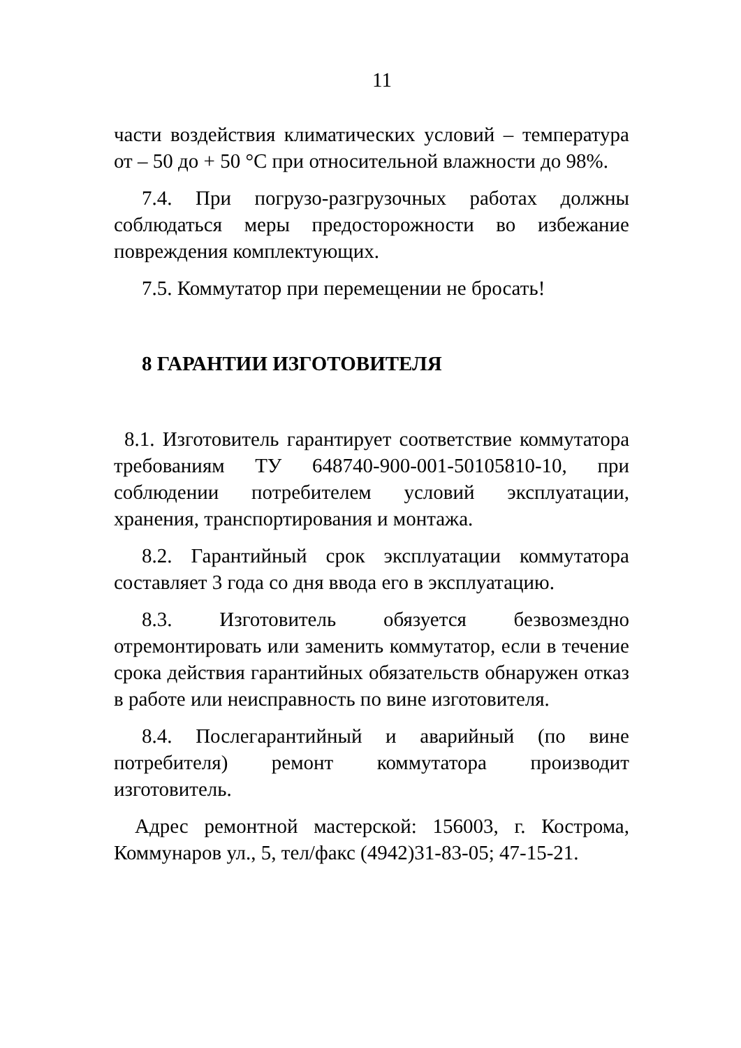11
части воздействия климатических условий – температура от – 50 до + 50 °С при относительной влажности до 98%.
7.4. При погрузо-разгрузочных работах должны соблюдаться меры предосторожности во избежание повреждения комплектующих.
7.5. Коммутатор при перемещении не бросать!
8 ГАРАНТИИ ИЗГОТОВИТЕЛЯ
8.1. Изготовитель гарантирует соответствие коммутатора требованиям ТУ 648740-900-001-50105810-10, при соблюдении потребителем условий эксплуатации, хранения, транспортирования и монтажа.
8.2. Гарантийный срок эксплуатации коммутатора составляет 3 года со дня ввода его в эксплуатацию.
8.3. Изготовитель обязуется безвозмездно отремонтировать или заменить коммутатор, если в течение срока действия гарантийных обязательств обнаружен отказ в работе или неисправность по вине изготовителя.
8.4. Послегарантийный и аварийный (по вине потребителя) ремонт коммутатора производит изготовитель.
Адрес ремонтной мастерской: 156003, г. Кострома, Коммунаров ул., 5, тел/факс (4942)31-83-05; 47-15-21.